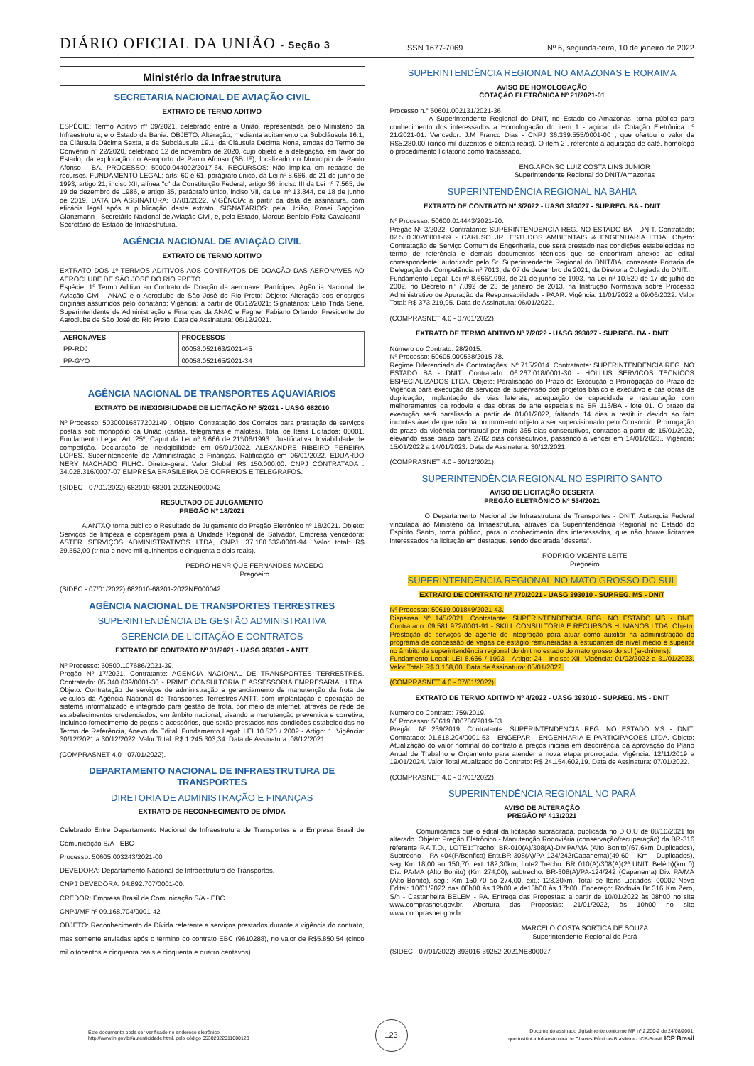DIÁRIO OFICIAL DA UNIÃO - Seção 3
ISSN 1677-7069
Nº 6, segunda-feira, 10 de janeiro de 2022
Ministério da Infraestrutura
SECRETARIA NACIONAL DE AVIAÇÃO CIVIL
EXTRATO DE TERMO ADITIVO
ESPÉCIE: Termo Aditivo nº 09/2021, celebrado entre a União, representada pelo Ministério da Infraestrutura, e o Estado da Bahia. OBJETO: Alteração, mediante aditamento da Subcláusula 16.1, da Cláusula Décima Sexta, e da Subcláusula 19.1, da Cláusula Décima Nona, ambas do Termo de Convênio nº 22/2020, celebrado 12 de novembro de 2020, cujo objeto é a delegação, em favor do Estado, da exploração do Aeroporto de Paulo Afonso (SBUF), localizado no Município de Paulo Afonso - BA. PROCESSO: 50000.044092/2017-64. RECURSOS: Não implica em repasse de recursos. FUNDAMENTO LEGAL: arts. 60 e 61, parágrafo único, da Lei nº 8.666, de 21 de junho de 1993, artigo 21, inciso XII, alínea "c" da Constituição Federal, artigo 36, inciso III da Lei nº 7.565, de 19 de dezembro de 1986, e artigo 35, parágrafo único, inciso VII, da Lei nº 13.844, de 18 de junho de 2019. DATA DA ASSINATURA: 07/01/2022. VIGÊNCIA: a partir da data de assinatura, com eficácia legal após a publicação deste extrato. SIGNATÁRIOS: pela União, Ronei Saggioro Glanzmann - Secretário Nacional de Aviação Civil, e, pelo Estado, Marcus Benício Foltz Cavalcanti - Secretário de Estado de Infraestrutura.
AGÊNCIA NACIONAL DE AVIAÇÃO CIVIL
EXTRATO DE TERMO ADITIVO
EXTRATO DOS 1º TERMOS ADITIVOS AOS CONTRATOS DE DOAÇÃO DAS AERONAVES AO AEROCLUBE DE SÃO JOSÉ DO RIO PRETO
Espécie: 1º Termo Aditivo ao Contrato de Doação da aeronave. Partícipes: Agência Nacional de Aviação Civil - ANAC e o Aeroclube de São José do Rio Preto; Objeto: Alteração dos encargos originais assumidos pelo donatário; Vigência: a partir de 06/12/2021; Signatários: Lélio Trida Sene, Superintendente de Administração e Finanças da ANAC e Fagner Fabiano Orlando, Presidente do Aeroclube de São José do Rio Preto. Data de Assinatura: 06/12/2021.
| AERONAVES | PROCESSOS |
| --- | --- |
| PP-RDJ | 00058.052163/2021-45 |
| PP-GYO | 00058.052165/2021-34 |
AGÊNCIA NACIONAL DE TRANSPORTES AQUAVIÁRIOS
EXTRATO DE INEXIGIBILIDADE DE LICITAÇÃO Nº 5/2021 - UASG 682010
Nº Processo: 50300016877202149 . Objeto: Contratação dos Correios para prestação de serviços postais sob monopólio da União (cartas, telegramas e malotes). Total de Itens Licitados: 00001. Fundamento Legal: Art. 25º, Caput da Lei nº 8.666 de 21º/06/1993.. Justificativa: Inviabilidade de competição. Declaração de Inexigibilidade em 06/01/2022. ALEXANDRE RIBEIRO PEREIRA LOPES. Superintendente de Administração e Finanças. Ratificação em 06/01/2022. EDUARDO NERY MACHADO FILHO. Diretor-geral. Valor Global: R$ 150.000,00. CNPJ CONTRATADA : 34.028.316/0007-07 EMPRESA BRASILEIRA DE CORREIOS E TELEGRAFOS.
(SIDEC - 07/01/2022) 682010-68201-2022NE000042
RESULTADO DE JULGAMENTO
PREGÃO Nº 18/2021
A ANTAQ torna público o Resultado de Julgamento do Pregão Eletrônico nº 18/2021. Objeto: Serviços de limpeza e copeiragem para a Unidade Regional de Salvador. Empresa vencedora: ASTER SERVIÇOS ADMINISTRATIVOS LTDA, CNPJ: 37.180.632/0001-94. Valor total: R$ 39.552,00 (trinta e nove mil quinhentos e cinquenta e dois reais).
PEDRO HENRIQUE FERNANDES MACEDO
Pregoeiro
(SIDEC - 07/01/2022) 682010-68201-2022NE000042
AGÊNCIA NACIONAL DE TRANSPORTES TERRESTRES
SUPERINTENDÊNCIA DE GESTÃO ADMINISTRATIVA
GERÊNCIA DE LICITAÇÃO E CONTRATOS
EXTRATO DE CONTRATO Nº 31/2021 - UASG 393001 - ANTT
Nº Processo: 50500.107686/2021-39.
Pregão Nº 17/2021. Contratante: AGENCIA NACIONAL DE TRANSPORTES TERRESTRES. Contratado: 05.340.639/0001-30 - PRIME CONSULTORIA E ASSESSORIA EMPRESARIAL LTDA. Objeto: Contratação de serviços de administração e gerenciamento de manutenção da frota de veículos da Agência Nacional de Transportes Terrestres-ANTT, com implantação e operação de sistema informatizado e integrado para gestão de frota, por meio de internet, através de rede de estabelecimentos credenciados, em âmbito nacional, visando a manutenção preventiva e corretiva, incluindo fornecimento de peças e acessórios, que serão prestados nas condições estabelecidas no Termo de Referência, Anexo do Edital. Fundamento Legal: LEI 10.520 / 2002 - Artigo: 1. Vigência: 30/12/2021 a 30/12/2022. Valor Total: R$ 1.245.303,34. Data de Assinatura: 08/12/2021.
(COMPRASNET 4.0 - 07/01/2022).
DEPARTAMENTO NACIONAL DE INFRAESTRUTURA DE TRANSPORTES
DIRETORIA DE ADMINISTRAÇÃO E FINANÇAS
EXTRATO DE RECONHECIMENTO DE DÍVIDA
Celebrado Entre Departamento Nacional de Infraestrutura de Transportes e a Empresa Brasil de Comunicação S/A - EBC
Processo: 50605.003243/2021-00
DEVEDORA: Departamento Nacional de Infraestrutura de Transportes.
CNPJ DEVEDORA: 04.892.707/0001-00.
CREDOR: Empresa Brasil de Comunicação S/A - EBC
CNPJ/MF nº 09.168.704/0001-42
OBJETO: Reconhecimento de Dívida referente a serviços prestados durante a vigência do contrato, mas somente enviadas após o término do contrato EBC (9610288), no valor de R$5.850,54 (cinco mil oitocentos e cinquenta reais e cinquenta e quatro centavos).
SUPERINTENDÊNCIA REGIONAL NO AMAZONAS E RORAIMA
AVISO DE HOMOLOGAÇÃO
COTAÇÃO ELETRÔNICA Nº 21/2021-01
Processo n.° 50601.002131/2021-36.
A Superintendente Regional do DNIT, no Estado do Amazonas, torna público para conhecimento dos interessados a Homologação do item 1 - açúcar da Cotação Eletrônica nº 21/2021-01. Vencedor: J.M Franco Dias - CNPJ 36.339.555/0001-00 , que ofertou o valor de R$5.280,00 (cinco mil duzentos e oitenta reais). O item 2 , referente a aquisição de café, homologo o procedimento licitatório como fracassado.
ENG.AFONSO LUIZ COSTA LINS JUNIOR
Superintendente Regional do DNIT/Amazonas
SUPERINTENDÊNCIA REGIONAL NA BAHIA
EXTRATO DE CONTRATO Nº 3/2022 - UASG 393027 - SUP.REG. BA - DNIT
Nº Processo: 50600.014443/2021-20.
Pregão Nº 3/2022. Contratante: SUPERINTENDENCIA REG. NO ESTADO BA - DNIT. Contratado: 02.550.302/0001-69 - CARUSO JR. ESTUDOS AMBIENTAIS & ENGENHARIA LTDA. Objeto: Contratação de Serviço Comum de Engenharia, que será prestado nas condições estabelecidas no termo de referência e demais documentos técnicos que se encontram anexos ao edital correspondente, autorizado pelo Sr. Superintendente Regional do DNIT/BA, consoante Portaria de Delegação de Competência nº 7013, de 07 de dezembro de 2021, da Diretoria Colegiada do DNIT..
Fundamento Legal: Lei nº 8.666/1993, de 21 de junho de 1993, na Lei nº 10.520 de 17 de julho de 2002, no Decreto nº 7.892 de 23 de janeiro de 2013, na Instrução Normativa sobre Processo Administrativo de Apuração de Responsabilidade - PAAR. Vigência: 11/01/2022 a 09/06/2022. Valor Total: R$ 373.219,95. Data de Assinatura: 06/01/2022.
(COMPRASNET 4.0 - 07/01/2022).
EXTRATO DE TERMO ADITIVO Nº 7/2022 - UASG 393027 - SUP.REG. BA - DNIT
Número do Contrato: 28/2015.
Nº Processo: 50605.000538/2015-78.
Regime Diferenciado de Contratações. Nº 715/2014. Contratante: SUPERINTENDENCIA REG. NO ESTADO BA - DNIT. Contratado: 06.267.018/0001-30 - HOLLUS SERVICOS TECNICOS ESPECIALIZADOS LTDA. Objeto: Paralisação do Prazo de Execução e Prorrogação do Prazo de Vigência para execução de serviços de supervisão dos projetos básico e executivo e das obras de duplicação, implantação de vias laterais, adequação de capacidade e restauração com melhoramentos da rodovia e das obras de arte especiais na BR 116/BA - lote 01. O prazo de execução será paralisado a partir de 01/01/2022, faltando 14 dias a restituir, devido ao fato incontestável de que não há no momento objeto a ser supervisionado pelo Consórcio. Prorrogação de prazo da vigência contratual por mais 365 dias consecutivos, contados a partir de 15/01/2022, elevando esse prazo para 2782 dias consecutivos, passando a vencer em 14/01/2023.. Vigência: 15/01/2022 a 14/01/2023. Data de Assinatura: 30/12/2021.
(COMPRASNET 4.0 - 30/12/2021).
SUPERINTENDÊNCIA REGIONAL NO ESPIRITO SANTO
AVISO DE LICITAÇÃO DESERTA
PREGÃO ELETRÔNICO Nº 534/2021
O Departamento Nacional de Infraestrutura de Transportes - DNIT, Autarquia Federal vinculada ao Ministério da Infraestrutura, através da Superintendência Regional no Estado do Espírito Santo, torna público, para o conhecimento dos interessados, que não houve licitantes interessados na licitação em destaque, sendo declarada "deserta".
RODRIGO VICENTE LEITE
Pregoeiro
SUPERINTENDÊNCIA REGIONAL NO MATO GROSSO DO SUL
EXTRATO DE CONTRATO Nº 770/2021 - UASG 393010 - SUP.REG. MS - DNIT
Nº Processo: 50619.001849/2021-43.
Dispensa Nº 145/2021. Contratante: SUPERINTENDENCIA REG. NO ESTADO MS - DNIT. Contratado: 09.581.972/0001-91 - SKILL CONSULTORIA E RECURSOS HUMANOS LTDA. Objeto: Prestação de serviços de agente de integração para atuar como auxiliar na administração do programa de concessão de vagas de estágio remuneradas a estudantes de nível médio e superior no âmbito da superintendência regional do dnit no estado do mato grosso do sul (sr-dnit/ms).
Fundamento Legal: LEI 8.666 / 1993 - Artigo: 24 - Inciso: XII. Vigência: 01/02/2022 a 31/01/2023. Valor Total: R$ 3.168,00. Data de Assinatura: 05/01/2022.
(COMPRASNET 4.0 - 07/01/2022).
EXTRATO DE TERMO ADITIVO Nº 4/2022 - UASG 393010 - SUP.REG. MS - DNIT
Número do Contrato: 759/2019.
Nº Processo: 50619.000786/2019-83.
Pregão. Nº 239/2019. Contratante: SUPERINTENDENCIA REG. NO ESTADO MS - DNIT. Contratado: 01.618.204/0001-53 - ENGEPAR - ENGENHARIA E PARTICIPACOES LTDA. Objeto: Atualização do valor nominal do contrato a preços iniciais em decorrência da aprovação do Plano Anual de Trabalho e Orçamento para atender a nova etapa prorrogada. Vigência: 12/11/2019 a 19/01/2024. Valor Total Atualizado do Contrato: R$ 24.154.602,19. Data de Assinatura: 07/01/2022.
(COMPRASNET 4.0 - 07/01/2022).
SUPERINTENDÊNCIA REGIONAL NO PARÁ
AVISO DE ALTERAÇÃO
PREGÃO Nº 413/2021
Comunicamos que o edital da licitação supracitada, publicada no D.O.U de 08/10/2021 foi alterado. Objeto: Pregão Eletrônico - Manutenção Rodoviária (conservação/recuperação) da BR-316 referente P.A.T.O., LOTE1:Trecho: BR-010(A)/308(A)-Div.PA/MA (Alto Bonito)(67,6km Duplicados), Subtrecho PA-404(P/Benfica)-Entr.BR-308(A)/PA-124/242(Capanema)(49,60 Km Duplicados), seg.:Km 18,00 ao 150,70, ext.:182,30km; Lote2:Trecho: BR 010(A)/308(A)(2ª UNIT. Belém)(km 0) Div. PA/MA (Alto Bonito) (Km 274,00), subtrecho: BR-308(A)/PA-124/242 (Capanema) Div. PA/MA (Alto Bonito), seg.: Km 150,70 ao 274,00, ext.: 123,30km. Total de Itens Licitados: 00002 Novo Edital: 10/01/2022 das 08h00 às 12h00 e de13h00 às 17h00. Endereço: Rodovia Br 316 Km Zero, S/n - Castanheira BELEM - PA. Entrega das Propostas: a partir de 10/01/2022 às 08h00 no site www.comprasnet.gov.br. Abertura das Propostas: 21/01/2022, às 10h00 no site www.comprasnet.gov.br.
MARCELO COSTA SORTICA DE SOUZA
Superintendente Regional do Pará
(SIDEC - 07/01/2022) 393016-39252-2021NE800027
Este documento pode ser verificado no endereço eletrônico
http://www.in.gov.br/autenticidade.html, pelo código 05302022011000123
123
Documento assinado digitalmente conforme MP nº 2.200-2 de 24/08/2001,
que institui a Infraestrutura de Chaves Públicas Brasileira - ICP-Brasil. ICP Brasil